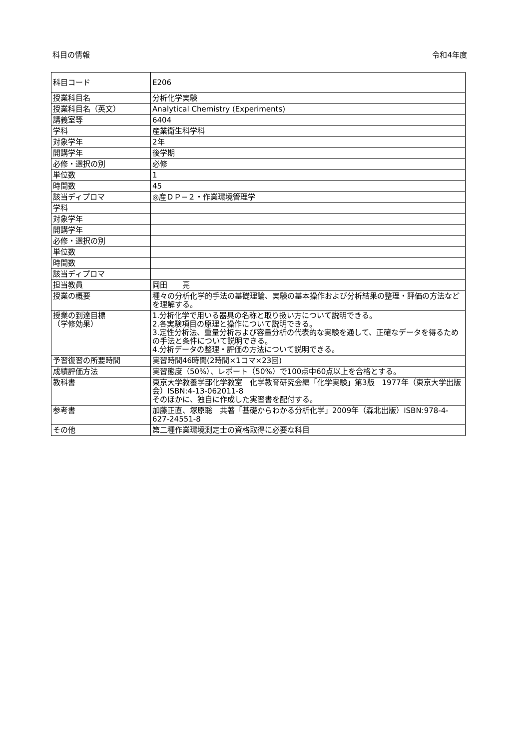科目の情報 令和4年度
| 科目コード | E206 |
| 授業科目名 | 分析化学実験 |
| 授業科目名（英文） | Analytical Chemistry (Experiments) |
| 講義室等 | 6404 |
| 学科 | 産業衛生科学科 |
| 対象学年 | 2年 |
| 開講学年 | 後学期 |
| 必修・選択の別 | 必修 |
| 単位数 | 1 |
| 時間数 | 45 |
| 該当ディプロマ | ◎産ＤＰ−２・作業環境管理学 |
| 学科 | |
| 対象学年 | |
| 開講学年 | |
| 必修・選択の別 | |
| 単位数 | |
| 時間数 | |
| 該当ディプロマ | |
| 担当教員 | 岡田 亮 |
| 授業の概要 | 種々の分析化学的手法の基礎理論、実験の基本操作および分析結果の整理・評価の方法などを理解する。 |
| 授業の到達目標 （学修効果） | 1.分析化学で用いる器具の名称と取り扱い方について説明できる。 2.各実験項目の原理と操作について説明できる。 3.定性分析法、重量分析および容量分析の代表的な実験を通して、正確なデータを得るための手法と条件について説明できる。 4.分析データの整理・評価の方法について説明できる。 |
| 予習復習の所要時間 | 実習時間46時間(2時間×1コマ×23回) |
| 成績評価方法 | 実習態度（50%）、レポート（50%）で100点中60点以上を合格とする。 |
| 教科書 | 東京大学教養学部化学教室 化学教育研究会編「化学実験」第3版 1977年（東京大学出版会）ISBN:4-13-062011-8 そのほかに、独自に作成した実習書を配付する。 |
| 参考書 | 加藤正直、塚原聡 共著「基礎からわかる分析化学」2009年（森北出版）ISBN:978-4-627-24551-8 |
| その他 | 第二種作業環境測定士の資格取得に必要な科目 |